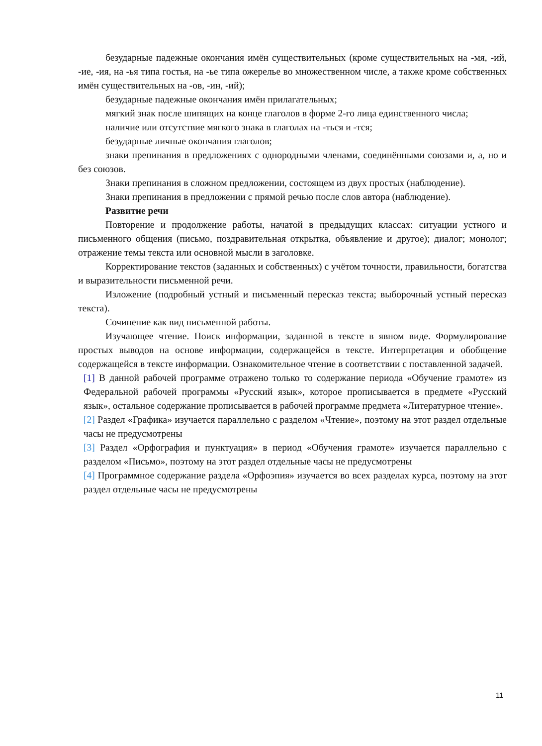безударные падежные окончания имён существительных (кроме существительных на -мя, -ий, -ие, -ия, на -ья типа гостья, на -ье типа ожерелье во множественном числе, а также кроме собственных имён существительных на -ов, -ин, -ий);
безударные падежные окончания имён прилагательных;
мягкий знак после шипящих на конце глаголов в форме 2-го лица единственного числа;
наличие или отсутствие мягкого знака в глаголах на -ться и -тся;
безударные личные окончания глаголов;
знаки препинания в предложениях с однородными членами, соединёнными союзами и, а, но и без союзов.
Знаки препинания в сложном предложении, состоящем из двух простых (наблюдение).
Знаки препинания в предложении с прямой речью после слов автора (наблюдение).
Развитие речи
Повторение и продолжение работы, начатой в предыдущих классах: ситуации устного и письменного общения (письмо, поздравительная открытка, объявление и другое); диалог; монолог; отражение темы текста или основной мысли в заголовке.
Корректирование текстов (заданных и собственных) с учётом точности, правильности, богатства и выразительности письменной речи.
Изложение (подробный устный и письменный пересказ текста; выборочный устный пересказ текста).
Сочинение как вид письменной работы.
Изучающее чтение. Поиск информации, заданной в тексте в явном виде. Формулирование простых выводов на основе информации, содержащейся в тексте. Интерпретация и обобщение содержащейся в тексте информации. Ознакомительное чтение в соответствии с поставленной задачей.
[1] В данной рабочей программе отражено только то содержание периода «Обучение грамоте» из Федеральной рабочей программы «Русский язык», которое прописывается в предмете «Русский язык», остальное содержание прописывается в рабочей программе предмета «Литературное чтение».
[2] Раздел «Графика» изучается параллельно с разделом «Чтение», поэтому на этот раздел отдельные часы не предусмотрены
[3] Раздел «Орфография и пунктуация» в период «Обучения грамоте» изучается параллельно с разделом «Письмо», поэтому на этот раздел отдельные часы не предусмотрены
[4] Программное содержание раздела «Орфоэпия» изучается во всех разделах курса, поэтому на этот раздел отдельные часы не предусмотрены
11